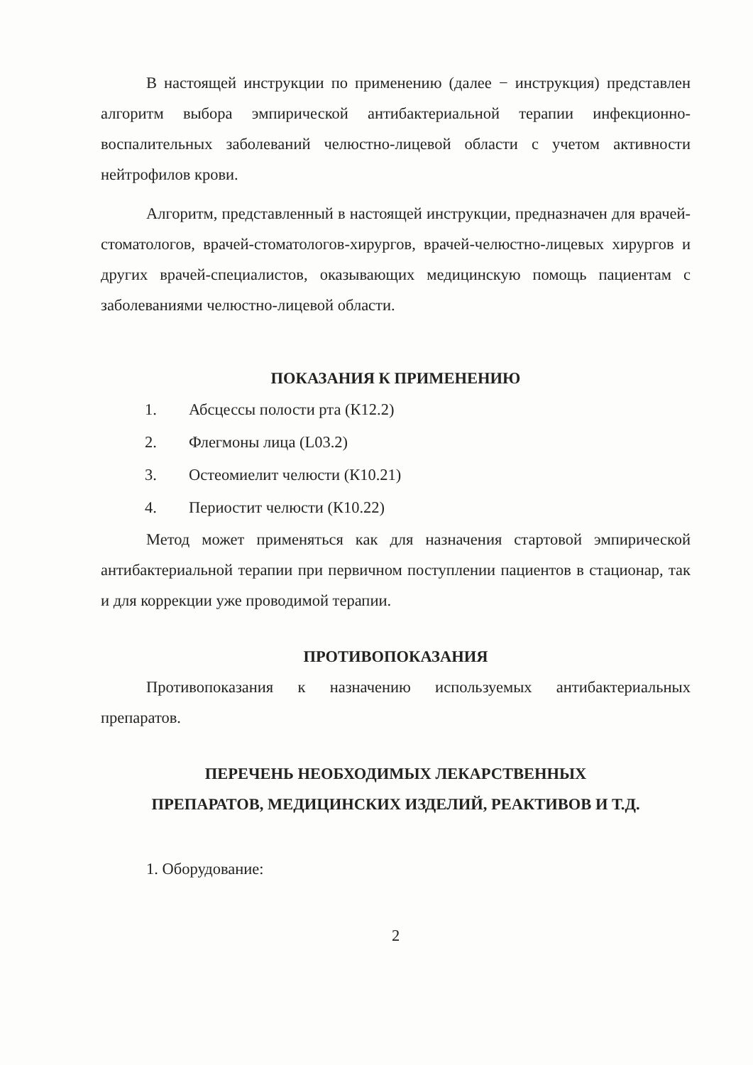В настоящей инструкции по применению (далее − инструкция) представлен алгоритм выбора эмпирической антибактериальной терапии инфекционно-воспалительных заболеваний челюстно-лицевой области с учетом активности нейтрофилов крови.
Алгоритм, представленный в настоящей инструкции, предназначен для врачей-стоматологов, врачей-стоматологов-хирургов, врачей-челюстно-лицевых хирургов и других врачей-специалистов, оказывающих медицинскую помощь пациентам с заболеваниями челюстно-лицевой области.
ПОКАЗАНИЯ К ПРИМЕНЕНИЮ
1. Абсцессы полости рта (К12.2)
2. Флегмоны лица (L03.2)
3. Остеомиелит челюсти (К10.21)
4. Периостит челюсти (К10.22)
Метод может применяться как для назначения стартовой эмпирической антибактериальной терапии при первичном поступлении пациентов в стационар, так и для коррекции уже проводимой терапии.
ПРОТИВОПОКАЗАНИЯ
Противопоказания к назначению используемых антибактериальных препаратов.
ПЕРЕЧЕНЬ НЕОБХОДИМЫХ ЛЕКАРСТВЕННЫХ
ПРЕПАРАТОВ, МЕДИЦИНСКИХ ИЗДЕЛИЙ, РЕАКТИВОВ И Т.Д.
1. Оборудование:
2